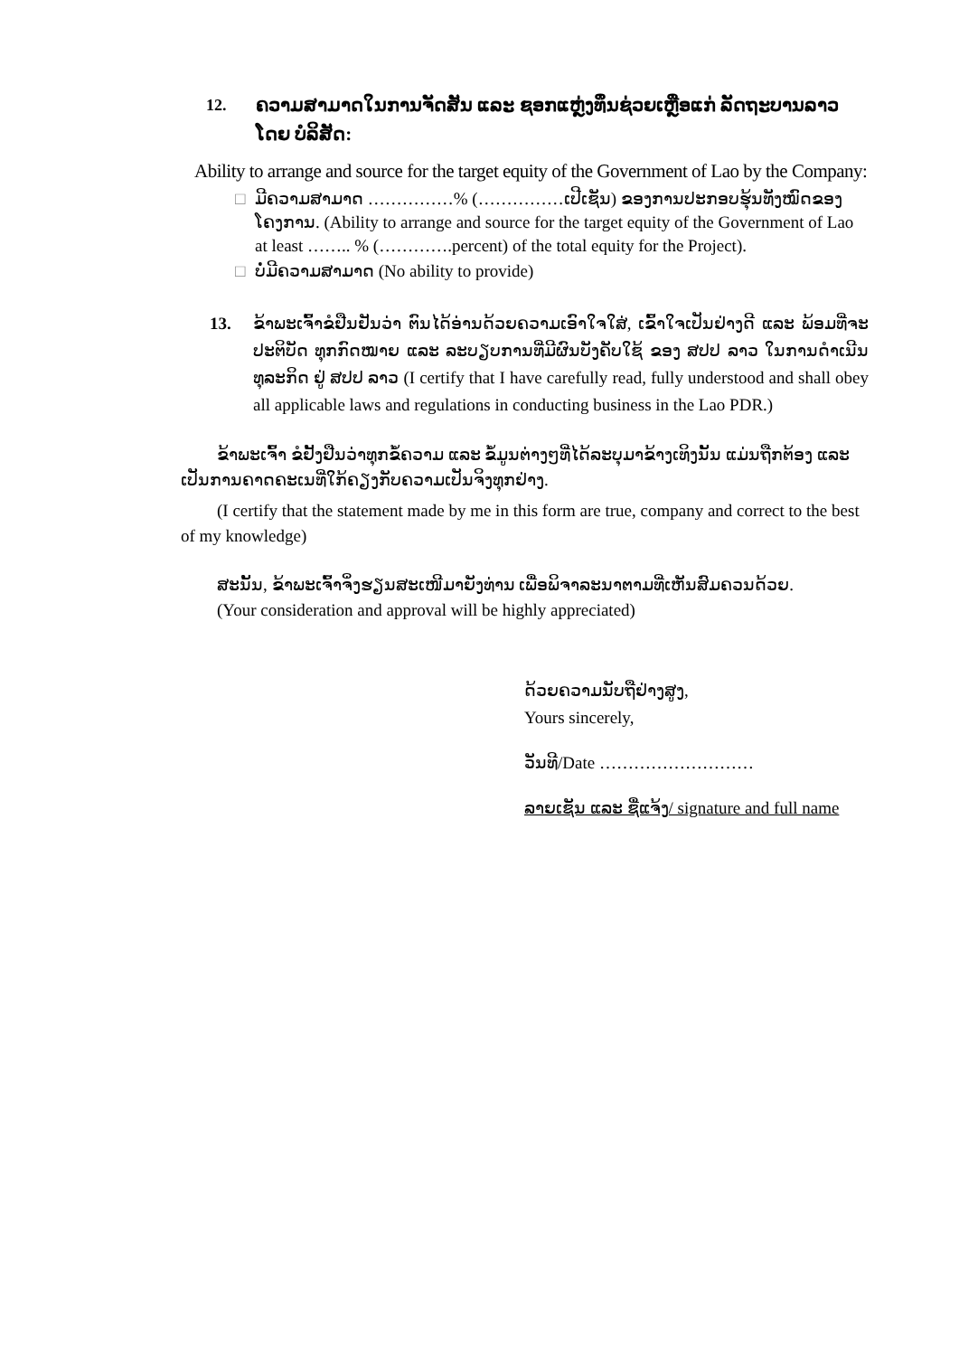12. ຄວາມສາມາດໃນການຈັດສັນ ແລະ ຊອກແຫຼ່ງທຶນຊ່ວຍເຫຼືອແກ່ ລັດຖະບານລາວ ໂດຍ ບໍລິສັດ:
Ability to arrange and source for the target equity of the Government of Lao by the Company:
□ ມີຄວາມສາມາດ ……………% (……………ເປີເຊັນ) ຂອງການປະກອບຮຸ້ນທັງໝົດຂອງໂຄງການ. (Ability to arrange and source for the target equity of the Government of Lao at least …….. % (………….percent) of the total equity for the Project).
□ ບໍ່ມີຄວາມສາມາດ (No ability to provide)
13. ຂ້າພະເຈົ້າຂໍຢືນຢັນວ່າ ຕົນໄດ້ອ່ານດ້ວຍຄວາມເອົາໃຈໃສ່, ເຂົ້າໃຈເປັນຢ່າງດີ ແລະ ພ້ອມທີ່ຈະປະຕິບັດ ທຸກກົດໝາຍ ແລະ ລະບຽບການທີ່ມີຜົນບັງຄັບໃຊ້ ຂອງ ສປປ ລາວ ໃນການດຳເນີນທຸລະກິດ ຢູ່ ສປປ ລາວ (I certify that I have carefully read, fully understood and shall obey all applicable laws and regulations in conducting business in the Lao PDR.)
ຂ້າພະເຈົ້າ ຂໍຢັ້ງຢືນວ່າທຸກຂໍ້ຄວາມ ແລະ ຂໍ້ມູນຕ່າງໆທີ່ໄດ້ລະບຸມາຂ້າງເທິງນັ້ນ ແມ່ນຖືກຕ້ອງ ແລະ ເປັນການຄາດຄະເນທີ່ໃກ້ຄຽງກັບຄວາມເປັນຈິງທຸກຢ່າງ.
(I certify that the statement made by me in this form are true, company and correct to the best of my knowledge)
ສະນັ້ນ, ຂ້າພະເຈົ້າຈິ່ງຮຽນສະເໜີມາຍັງທ່ານ ເພື່ອພິຈາລະນາຕາມທີ່ເຫັນສົມຄວນດ້ວຍ.
(Your consideration and approval will be highly appreciated)
ດ້ວຍຄວາມນັບຖືຢ່າງສູງ,
Yours sincerely,
ວັນທີ/Date ………………………
ລາຍເຊັນ ແລະ ຊື່ແຈ້ງ/ signature and full name